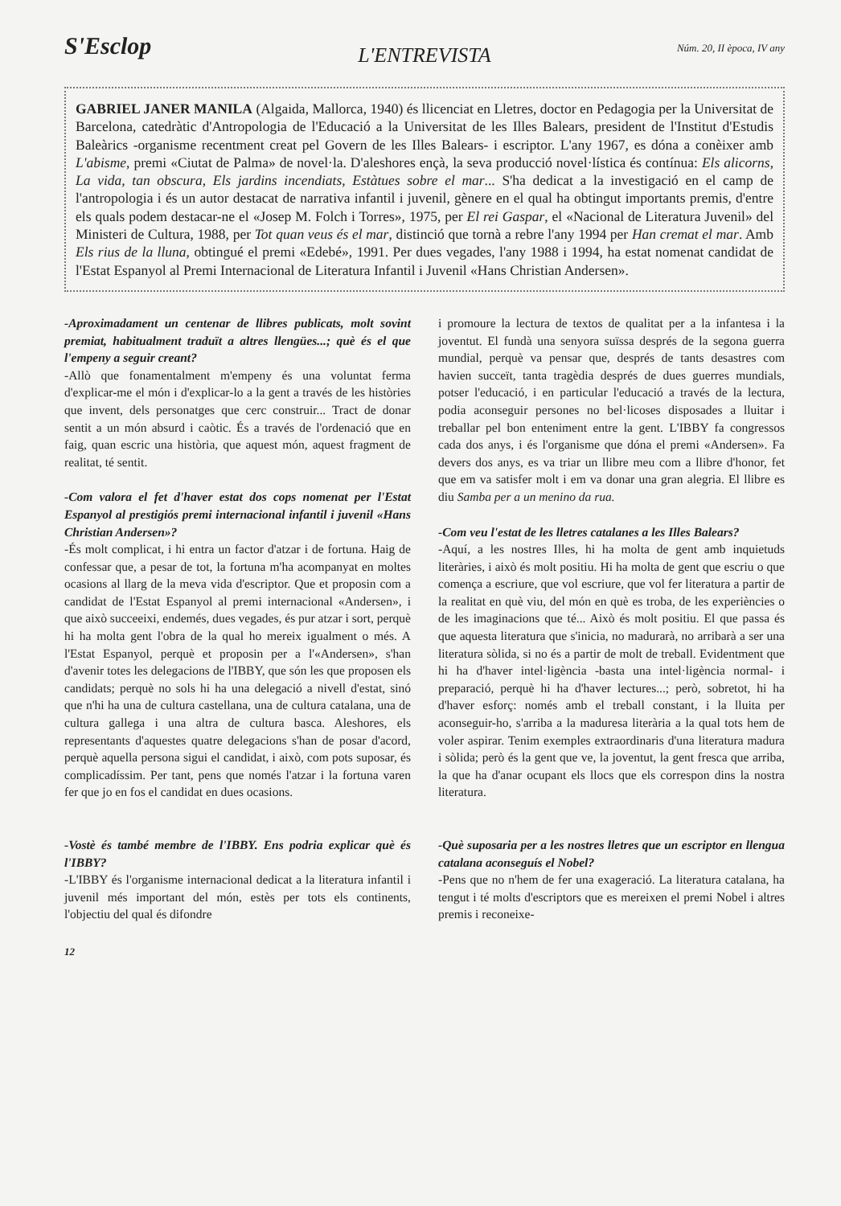S'Esclop
Núm. 20, II època, IV any
L'ENTREVISTA
GABRIEL JANER MANILA (Algaida, Mallorca, 1940) és llicenciat en Lletres, doctor en Pedagogia per la Universitat de Barcelona, catedràtic d'Antropologia de l'Educació a la Universitat de les Illes Balears, president de l'Institut d'Estudis Baleàrics -organisme recentment creat pel Govern de les Illes Balears- i escriptor. L'any 1967, es dóna a conèixer amb L'abisme, premi «Ciutat de Palma» de novel·la. D'aleshores ençà, la seva producció novel·lística és contínua: Els alicorns, La vida, tan obscura, Els jardins incendiats, Estàtues sobre el mar... S'ha dedicat a la investigació en el camp de l'antropologia i és un autor destacat de narrativa infantil i juvenil, gènere en el qual ha obtingut importants premis, d'entre els quals podem destacar-ne el «Josep M. Folch i Torres», 1975, per El rei Gaspar, el «Nacional de Literatura Juvenil» del Ministeri de Cultura, 1988, per Tot quan veus és el mar, distinció que tornà a rebre l'any 1994 per Han cremat el mar. Amb Els rius de la lluna, obtingué el premi «Edebé», 1991. Per dues vegades, l'any 1988 i 1994, ha estat nomenat candidat de l'Estat Espanyol al Premi Internacional de Literatura Infantil i Juvenil «Hans Christian Andersen».
-Aproximadament un centenar de llibres publicats, molt sovint premiat, habitualment traduït a altres llengües...; què és el que l'empeny a seguir creant?
-Allò que fonamentalment m'empeny és una voluntat ferma d'explicar-me el món i d'explicar-lo a la gent a través de les històries que invent, dels personatges que cerc construir... Tract de donar sentit a un món absurd i caòtic. És a través de l'ordenació que en faig, quan escric una història, que aquest món, aquest fragment de realitat, té sentit.
-Com valora el fet d'haver estat dos cops nomenat per l'Estat Espanyol al prestigiós premi internacional infantil i juvenil «Hans Christian Andersen»?
-És molt complicat, i hi entra un factor d'atzar i de fortuna. Haig de confessar que, a pesar de tot, la fortuna m'ha acompanyat en moltes ocasions al llarg de la meva vida d'escriptor. Que et proposin com a candidat de l'Estat Espanyol al premi internacional «Andersen», i que això succeeixi, endemés, dues vegades, és pur atzar i sort, perquè hi ha molta gent l'obra de la qual ho mereix igualment o més. A l'Estat Espanyol, perquè et proposin per a l'«Andersen», s'han d'avenir totes les delegacions de l'IBBY, que són les que proposen els candidats; perquè no sols hi ha una delegació a nivell d'estat, sinó que n'hi ha una de cultura castellana, una de cultura catalana, una de cultura gallega i una altra de cultura basca. Aleshores, els representants d'aquestes quatre delegacions s'han de posar d'acord, perquè aquella persona sigui el candidat, i això, com pots suposar, és complicadíssim. Per tant, pens que només l'atzar i la fortuna varen fer que jo en fos el candidat en dues ocasions.
-Vostè és també membre de l'IBBY. Ens podria explicar què és l'IBBY?
-L'IBBY és l'organisme internacional dedicat a la literatura infantil i juvenil més important del món, estès per tots els continents, l'objectiu del qual és difondre
i promoure la lectura de textos de qualitat per a la infantesa i la joventut. El fundà una senyora suïssa després de la segona guerra mundial, perquè va pensar que, després de tants desastres com havien succeït, tanta tragèdia després de dues guerres mundials, potser l'educació, i en particular l'educació a través de la lectura, podia aconseguir persones no bel·licoses disposades a lluitar i treballar pel bon enteniment entre la gent. L'IBBY fa congressos cada dos anys, i és l'organisme que dóna el premi «Andersen». Fa devers dos anys, es va triar un llibre meu com a llibre d'honor, fet que em va satisfer molt i em va donar una gran alegria. El llibre es diu Samba per a un menino da rua.
-Com veu l'estat de les lletres catalanes a les Illes Balears?
-Aquí, a les nostres Illes, hi ha molta de gent amb inquietuds literàries, i això és molt positiu. Hi ha molta de gent que escriu o que comença a escriure, que vol escriure, que vol fer literatura a partir de la realitat en què viu, del món en què es troba, de les experiències o de les imaginacions que té... Això és molt positiu. El que passa és que aquesta literatura que s'inicia, no madurarà, no arribarà a ser una literatura sòlida, si no és a partir de molt de treball. Evidentment que hi ha d'haver intel·ligència -basta una intel·ligència normal- i preparació, perquè hi ha d'haver lectures...; però, sobretot, hi ha d'haver esforç: només amb el treball constant, i la lluita per aconseguir-ho, s'arriba a la maduresa literària a la qual tots hem de voler aspirar. Tenim exemples extraordinaris d'una literatura madura i sòlida; però és la gent que ve, la joventut, la gent fresca que arriba, la que ha d'anar ocupant els llocs que els correspon dins la nostra literatura.
-Què suposaria per a les nostres lletres que un escriptor en llengua catalana aconseguís el Nobel?
-Pens que no n'hem de fer una exageració. La literatura catalana, ha tengut i té molts d'escriptors que es mereixen el premi Nobel i altres premis i reconeixe-
12